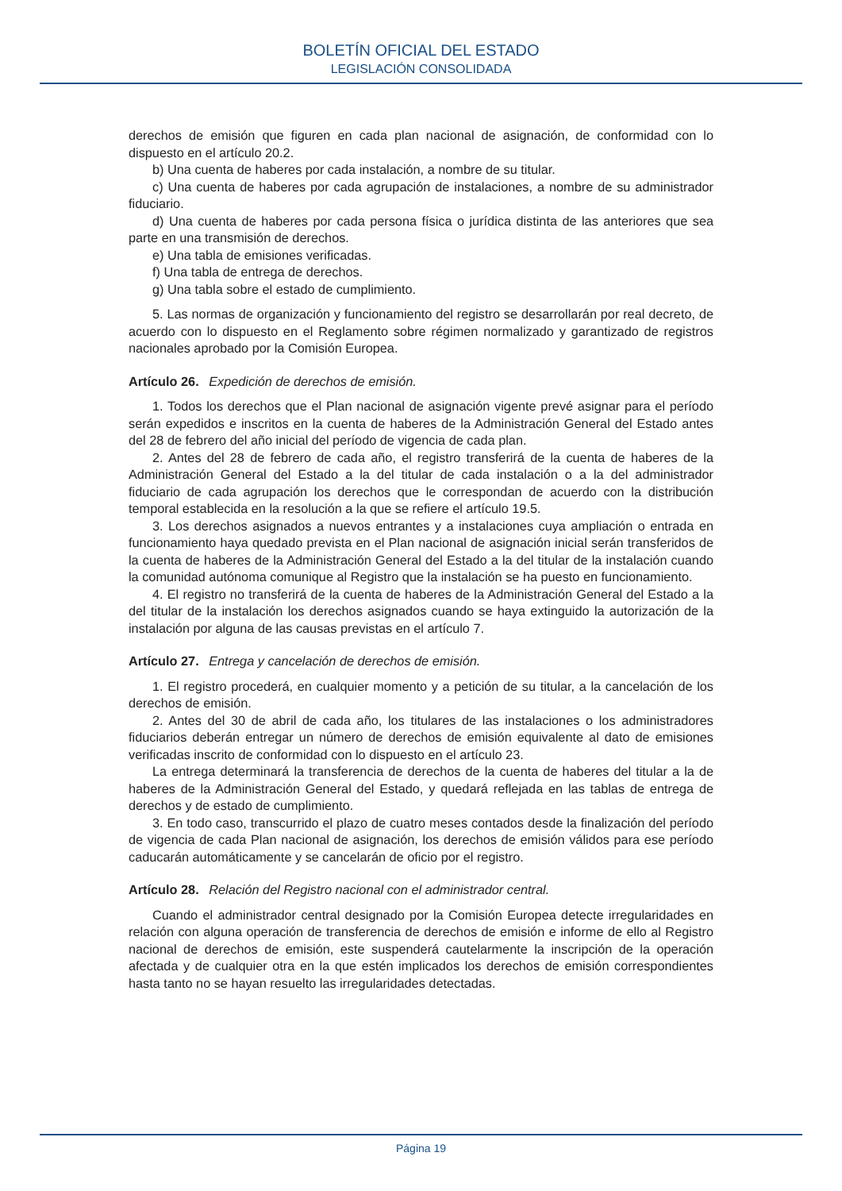BOLETÍN OFICIAL DEL ESTADO
LEGISLACIÓN CONSOLIDADA
derechos de emisión que figuren en cada plan nacional de asignación, de conformidad con lo dispuesto en el artículo 20.2.
b) Una cuenta de haberes por cada instalación, a nombre de su titular.
c) Una cuenta de haberes por cada agrupación de instalaciones, a nombre de su administrador fiduciario.
d) Una cuenta de haberes por cada persona física o jurídica distinta de las anteriores que sea parte en una transmisión de derechos.
e) Una tabla de emisiones verificadas.
f) Una tabla de entrega de derechos.
g) Una tabla sobre el estado de cumplimiento.
5. Las normas de organización y funcionamiento del registro se desarrollarán por real decreto, de acuerdo con lo dispuesto en el Reglamento sobre régimen normalizado y garantizado de registros nacionales aprobado por la Comisión Europea.
Artículo 26. Expedición de derechos de emisión.
1. Todos los derechos que el Plan nacional de asignación vigente prevé asignar para el período serán expedidos e inscritos en la cuenta de haberes de la Administración General del Estado antes del 28 de febrero del año inicial del período de vigencia de cada plan.
2. Antes del 28 de febrero de cada año, el registro transferirá de la cuenta de haberes de la Administración General del Estado a la del titular de cada instalación o a la del administrador fiduciario de cada agrupación los derechos que le correspondan de acuerdo con la distribución temporal establecida en la resolución a la que se refiere el artículo 19.5.
3. Los derechos asignados a nuevos entrantes y a instalaciones cuya ampliación o entrada en funcionamiento haya quedado prevista en el Plan nacional de asignación inicial serán transferidos de la cuenta de haberes de la Administración General del Estado a la del titular de la instalación cuando la comunidad autónoma comunique al Registro que la instalación se ha puesto en funcionamiento.
4. El registro no transferirá de la cuenta de haberes de la Administración General del Estado a la del titular de la instalación los derechos asignados cuando se haya extinguido la autorización de la instalación por alguna de las causas previstas en el artículo 7.
Artículo 27. Entrega y cancelación de derechos de emisión.
1. El registro procederá, en cualquier momento y a petición de su titular, a la cancelación de los derechos de emisión.
2. Antes del 30 de abril de cada año, los titulares de las instalaciones o los administradores fiduciarios deberán entregar un número de derechos de emisión equivalente al dato de emisiones verificadas inscrito de conformidad con lo dispuesto en el artículo 23.
La entrega determinará la transferencia de derechos de la cuenta de haberes del titular a la de haberes de la Administración General del Estado, y quedará reflejada en las tablas de entrega de derechos y de estado de cumplimiento.
3. En todo caso, transcurrido el plazo de cuatro meses contados desde la finalización del período de vigencia de cada Plan nacional de asignación, los derechos de emisión válidos para ese período caducarán automáticamente y se cancelarán de oficio por el registro.
Artículo 28. Relación del Registro nacional con el administrador central.
Cuando el administrador central designado por la Comisión Europea detecte irregularidades en relación con alguna operación de transferencia de derechos de emisión e informe de ello al Registro nacional de derechos de emisión, este suspenderá cautelarmente la inscripción de la operación afectada y de cualquier otra en la que estén implicados los derechos de emisión correspondientes hasta tanto no se hayan resuelto las irregularidades detectadas.
Página 19